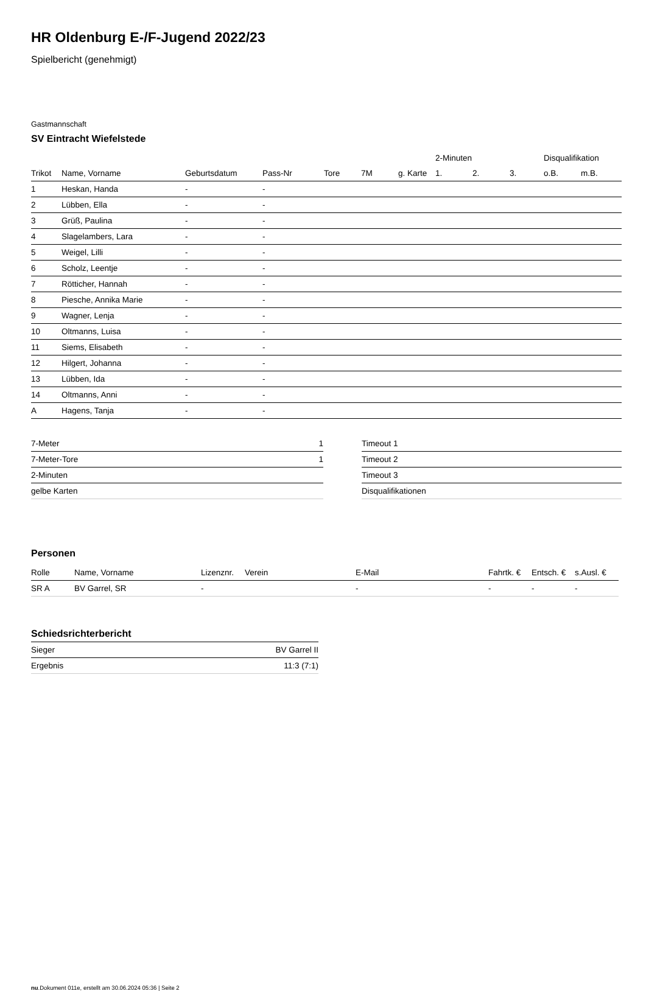HR Oldenburg E-/F-Jugend 2022/23
Spielbericht (genehmigt)
Gastmannschaft
SV Eintracht Wiefelstede
| | | | | | | | 2-Minuten | | | Disqualifikation | |
| --- | --- | --- | --- | --- | --- | --- | --- | --- | --- | --- | --- |
| Trikot | Name, Vorname | Geburtsdatum | Pass-Nr | Tore | 7M | g. Karte | 1. | 2. | 3. | o.B. | m.B. |
| 1 | Heskan, Handa | - | - | | | | | | | | |
| 2 | Lübben, Ella | - | - | | | | | | | | |
| 3 | Grüß, Paulina | - | - | | | | | | | | |
| 4 | Slagelambers, Lara | - | - | | | | | | | | |
| 5 | Weigel, Lilli | - | - | | | | | | | | |
| 6 | Scholz, Leentje | - | - | | | | | | | | |
| 7 | Rötticher, Hannah | - | - | | | | | | | | |
| 8 | Piesche, Annika Marie | - | - | | | | | | | | |
| 9 | Wagner, Lenja | - | - | | | | | | | | |
| 10 | Oltmanns, Luisa | - | - | | | | | | | | |
| 11 | Siems, Elisabeth | - | - | | | | | | | | |
| 12 | Hilgert, Johanna | - | - | | | | | | | | |
| 13 | Lübben, Ida | - | - | | | | | | | | |
| 14 | Oltmanns, Anni | - | - | | | | | | | | |
| A | Hagens, Tanja | - | - | | | | | | | | |
| 7-Meter | 1 |
| 7-Meter-Tore | 1 |
| 2-Minuten | |
| gelbe Karten | |
| Timeout 1 |
| Timeout 2 |
| Timeout 3 |
| Disqualifikationen |
Personen
| Rolle | Name, Vorname | Lizenznr. | Verein | E-Mail | Fahrtk. € | Entsch. € | s.Ausl. € |
| --- | --- | --- | --- | --- | --- | --- | --- |
| SR A | BV Garrel, SR | - | | - | - | - | - |
Schiedsrichterbericht
| Sieger | BV Garrel II |
| Ergebnis | 11:3 (7:1) |
nu.Dokument 011e, erstellt am 30.06.2024 05:36 | Seite 2